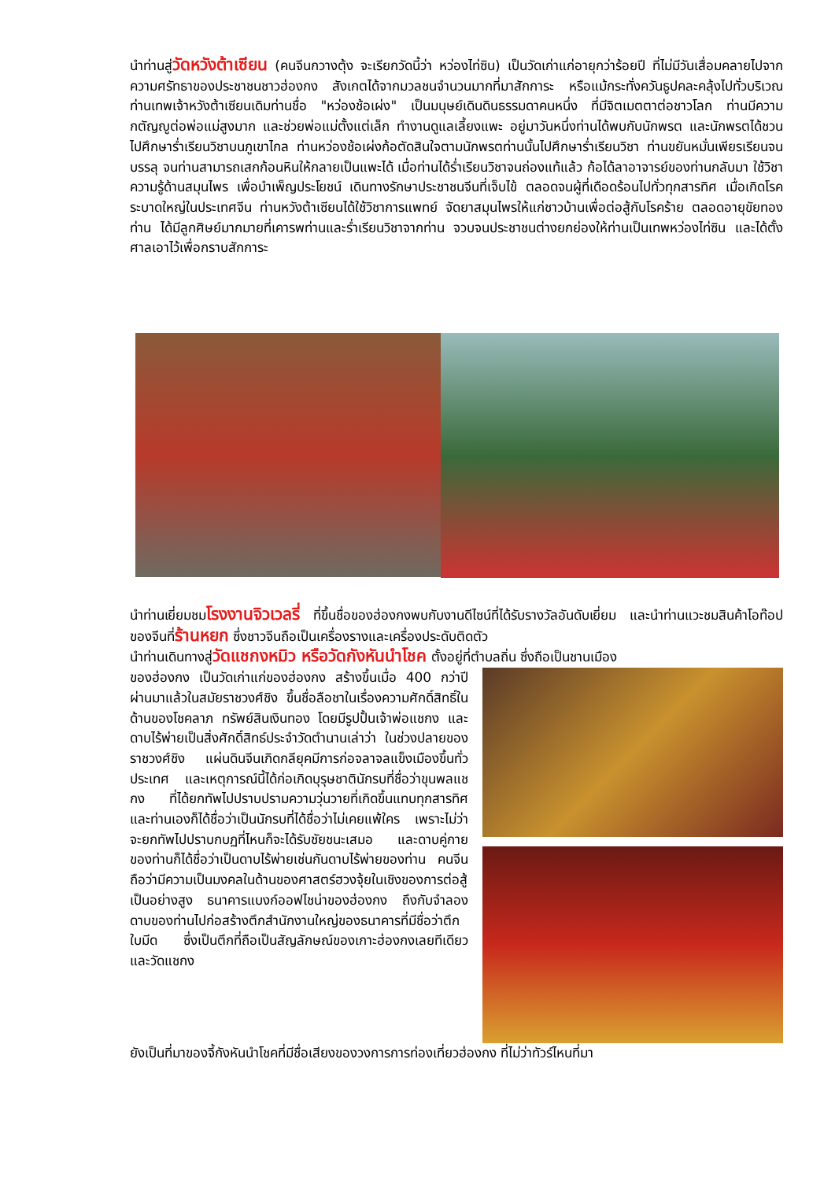นำท่านสู่วัดหวังต้าเซียน (คนจีนกวางตุ้ง จะเรียกวัดนี้ว่า หว่องไท่ซิน) เป็นวัดเก่าแก่อายุกว่าร้อยปี ที่ไม่มีวันเสื่อมคลายไปจากความศรัทธาของประชาชนชาวฮ่องกง สังเกตได้จากมวลชนจำนวนมากที่มาสักการะ หรือแม้กระทั่งควันธูปคละคลุ้งไปทั่วบริเวณท่านเทพเจ้าหวังต้าเซียนเดิมท่านชื่อ "หว่องช้อเผ่ง" เป็นมนุษย์เดินดินธรรมดาคนหนึ่ง ที่มีจิตเมตตาต่อชาวโลก ท่านมีความกตัญญูต่อพ่อแม่สูงมาก และช่วยพ่อแม่ตั้งแต่เล็ก ทำงานดูแลเลี้ยงแพะ อยู่มาวันหนึ่งท่านได้พบกับนักพรต และนักพรตได้ชวนไปศึกษาร่ำเรียนวิชาบนภูเขาไกล ท่านหว่องช้อเผ่งก้อตัดสินใจตามนักพรตท่านนั้นไปศึกษาร่ำเรียนวิชา ท่านขยันหมั่นเพียรเรียนจนบรรลุ จนท่านสามารถเสกก้อนหินให้กลายเป็นแพะได้ เมื่อท่านได้ร่ำเรียนวิชาจนถ่องแท้แล้ว ก้อได้ลาอาจารย์ของท่านกลับมา ใช้วิชาความรู้ด้านสมุนไพร เพื่อบำเพ็ญประโยชน์ เดินทางรักษาประชาชนจีนที่เจ็บไข้ ตลอดจนผู้ที่เดือดร้อนไปทั่วทุกสารทิศ เมื่อเกิดโรคระบาดใหญ่ในประเทศจีน ท่านหวังต้าเซียนได้ใช้วิชาการแพทย์ จัดยาสมุนไพรให้แก่ชาวบ้านเพื่อต่อสู้กับโรคร้าย ตลอดอายุขัยทองท่าน ได้มีลูกศิษย์มากมายที่เคารพท่านและร่ำเรียนวิชาจากท่าน จวบจนประชาชนต่างยกย่องให้ท่านเป็นเทพหว่องไท่ซิน และได้ตั้งศาลเอาไว้เพื่อกราบสักการะ
นำท่านเยี่ยมชมโรงงานจิวเวลรี่ ที่ขึ้นชื่อของฮ่องกงพบกับงานดีไซน์ที่ได้รับรางวัลอันดับเยี่ยม และนำท่านแวะชมสินค้าโอท๊อปของจีนที่ร้านหยก ซึ่งชาวจีนถือเป็นเครื่องรางและเครื่องประดับติดตัว
นำท่านเดินทางสู่วัดแชกงหมิว หรือวัดกังหันนำโชค ตั้งอยู่ที่ตำบลถิ่น ซึ่งถือเป็นชานเมือง
ของฮ่องกง เป็นวัดเก่าแก่ของฮ่องกง สร้างขึ้นเมื่อ 400 กว่าปีผ่านมาแล้วในสมัยราชวงศ์ชิง ขึ้นชื่อลือชาในเรื่องความศักดิ์สิทธิ์ในด้านของโชคลาภ ทรัพย์สินเงินทอง โดยมีรูปปั้นเจ้าพ่อแชกง และดาบไร้พ่ายเป็นสิ่งศักดิ์สิทธ์ประจำวัดตำนานเล่าว่า ในช่วงปลายของราชวงศ์ชิง แผ่นดินจีนเกิดกลียุคมีการก่อจลาจลแข็งเมืองขึ้นทั่วประเทศ และเหตุการณ์นี้ได้ก่อเกิดบุรุษชาตินักรบที่ชื่อว่าขุนพลแชกง ที่ได้ยกทัพไปปราบปรามความวุ่นวายที่เกิดขึ้นแทบทุกสารทิศ และท่านเองก็ได้ชื่อว่าเป็นนักรบที่ได้ชื่อว่าไม่เคยแพ้ใคร เพราะไม่ว่าจะยกทัพไปปราบกบฏที่ไหนก็จะได้รับชัยชนะเสมอ และดาบคู่กายของท่านก็ได้ชื่อว่าเป็นดาบไร้พ่ายเช่นกันดาบไร้พ่ายของท่าน คนจีนถือว่ามีความเป็นมงคลในด้านของศาสตร์ฮวงจุ้ยในเชิงของการต่อสู้เป็นอย่างสูง ธนาคารแบงก์ออฟไชน่าของฮ่องกง ถึงกับจำลองดาบของท่านไปก่อสร้างตึกสำนักงานใหญ่ของธนาคารที่มีชื่อว่าตึกใบมีด ซึ่งเป็นตึกที่ถือเป็นสัญลักษณ์ของเกาะฮ่องกงเลยทีเดียว และวัดแชกง
ยังเป็นที่มาของจี้กังหันนำโชคที่มีชื่อเสียงของวงการการท่องเที่ยวฮ่องกง ที่ไม่ว่าทัวร์ไหนที่มา